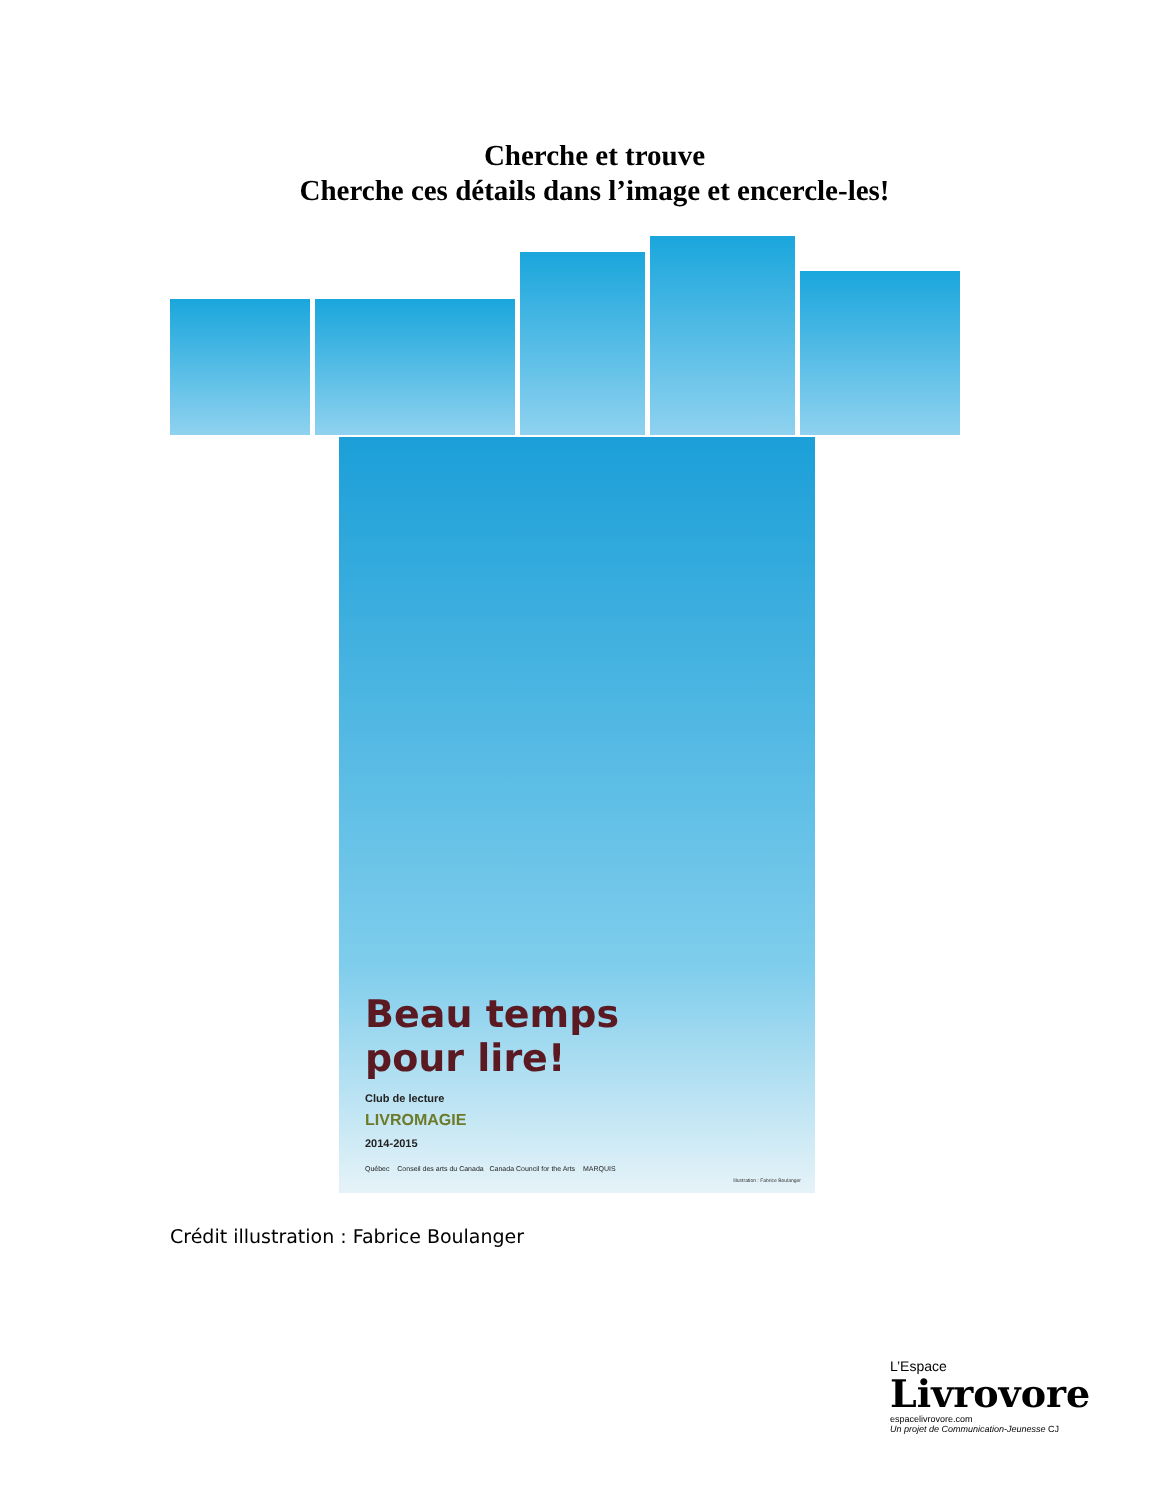Cherche et trouve
Cherche ces détails dans l’image et encercle-les!
Beau temps
pour lire!
Club de lecture
LIVROMAGIE
2014-2015
Québec Conseil des arts du Canada Canada Council for the Arts MARQUIS
Illustration : Fabrice Boulanger
Crédit illustration : Fabrice Boulanger
L’Espace
Livrovore
espacelivrovore.com
Un projet de Communication-Jeunesse CJ